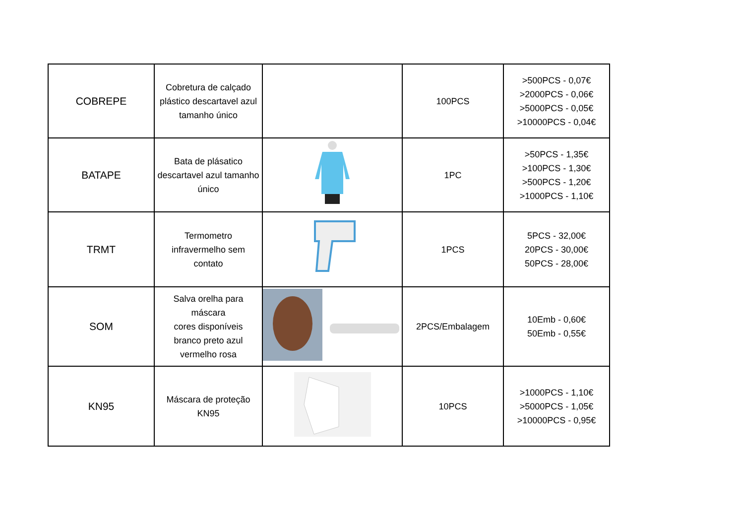| COBREPE | Cobretura de calçado plástico descartavel azul tamanho único | | 100PCS | >500PCS - 0,07€ >2000PCS - 0,06€ >5000PCS - 0,05€ >10000PCS - 0,04€ |
| BATAPE | Bata de plásatico descartavel azul tamanho único | | 1PC | >50PCS - 1,35€ >100PCS - 1,30€ >500PCS - 1,20€ >1000PCS - 1,10€ |
| TRMT | Termometro infravermelho sem contato | | 1PCS | 5PCS - 32,00€ 20PCS - 30,00€ 50PCS - 28,00€ |
| SOM | Salva orelha para máscara cores disponíveis branco preto azul vermelho rosa | | 2PCS/Embalagem | 10Emb - 0,60€ 50Emb - 0,55€ |
| KN95 | Máscara de proteção KN95 | | 10PCS | >1000PCS - 1,10€ >5000PCS - 1,05€ >10000PCS - 0,95€ |